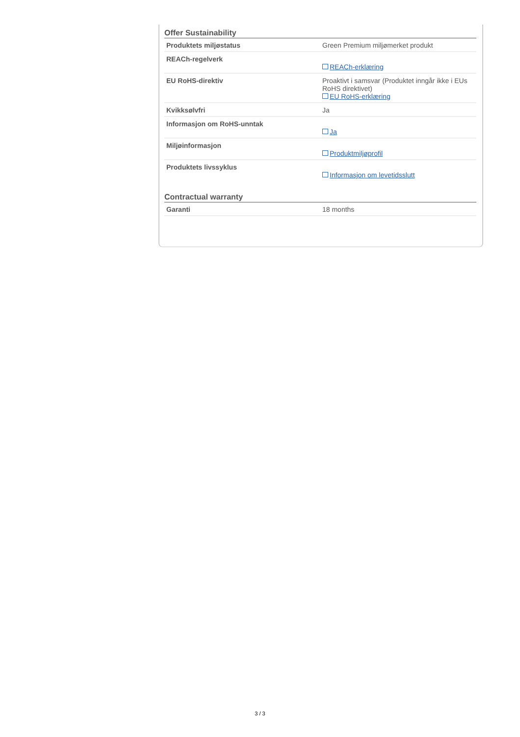Offer Sustainability
| Produktets miljøstatus | Green Premium miljømerket produkt |
| REACh-regelverk | REACh-erklæring |
| EU RoHS-direktiv | Proaktivt i samsvar (Produktet inngår ikke i EUs RoHS direktivet) EU RoHS-erklæring |
| Kvikksølvfri | Ja |
| Informasjon om RoHS-unntak | Ja |
| Miljøinformasjon | Produktmiljøprofil |
| Produktets livssyklus | Informasjon om levetidsslutt |
Contractual warranty
| Garanti | 18 months |
3 / 3